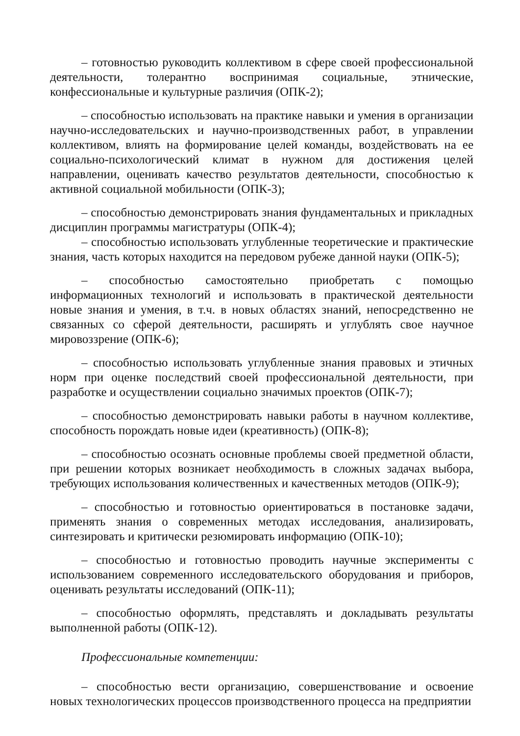– готовностью руководить коллективом в сфере своей профессиональной деятельности, толерантно воспринимая социальные, этнические, конфессиональные и культурные различия (ОПК-2);
– способностью использовать на практике навыки и умения в организации научно-исследовательских и научно-производственных работ, в управлении коллективом, влиять на формирование целей команды, воздействовать на ее социально-психологический климат в нужном для достижения целей направлении, оценивать качество результатов деятельности, способностью к активной социальной мобильности (ОПК-3);
– способностью демонстрировать знания фундаментальных и прикладных дисциплин программы магистратуры (ОПК-4);
– способностью использовать углубленные теоретические и практические знания, часть которых находится на передовом рубеже данной науки (ОПК-5);
– способностью самостоятельно приобретать с помощью информационных технологий и использовать в практической деятельности новые знания и умения, в т.ч. в новых областях знаний, непосредственно не связанных со сферой деятельности, расширять и углублять свое научное мировоззрение (ОПК-6);
– способностью использовать углубленные знания правовых и этичных норм при оценке последствий своей профессиональной деятельности, при разработке и осуществлении социально значимых проектов (ОПК-7);
– способностью демонстрировать навыки работы в научном коллективе, способность порождать новые идеи (креативность) (ОПК-8);
– способностью осознать основные проблемы своей предметной области, при решении которых возникает необходимость в сложных задачах выбора, требующих использования количественных и качественных методов (ОПК-9);
– способностью и готовностью ориентироваться в постановке задачи, применять знания о современных методах исследования, анализировать, синтезировать и критически резюмировать информацию (ОПК-10);
– способностью и готовностью проводить научные эксперименты с использованием современного исследовательского оборудования и приборов, оценивать результаты исследований (ОПК-11);
– способностью оформлять, представлять и докладывать результаты выполненной работы (ОПК-12).
Профессиональные компетенции:
– способностью вести организацию, совершенствование и освоение новых технологических процессов производственного процесса на предприятии